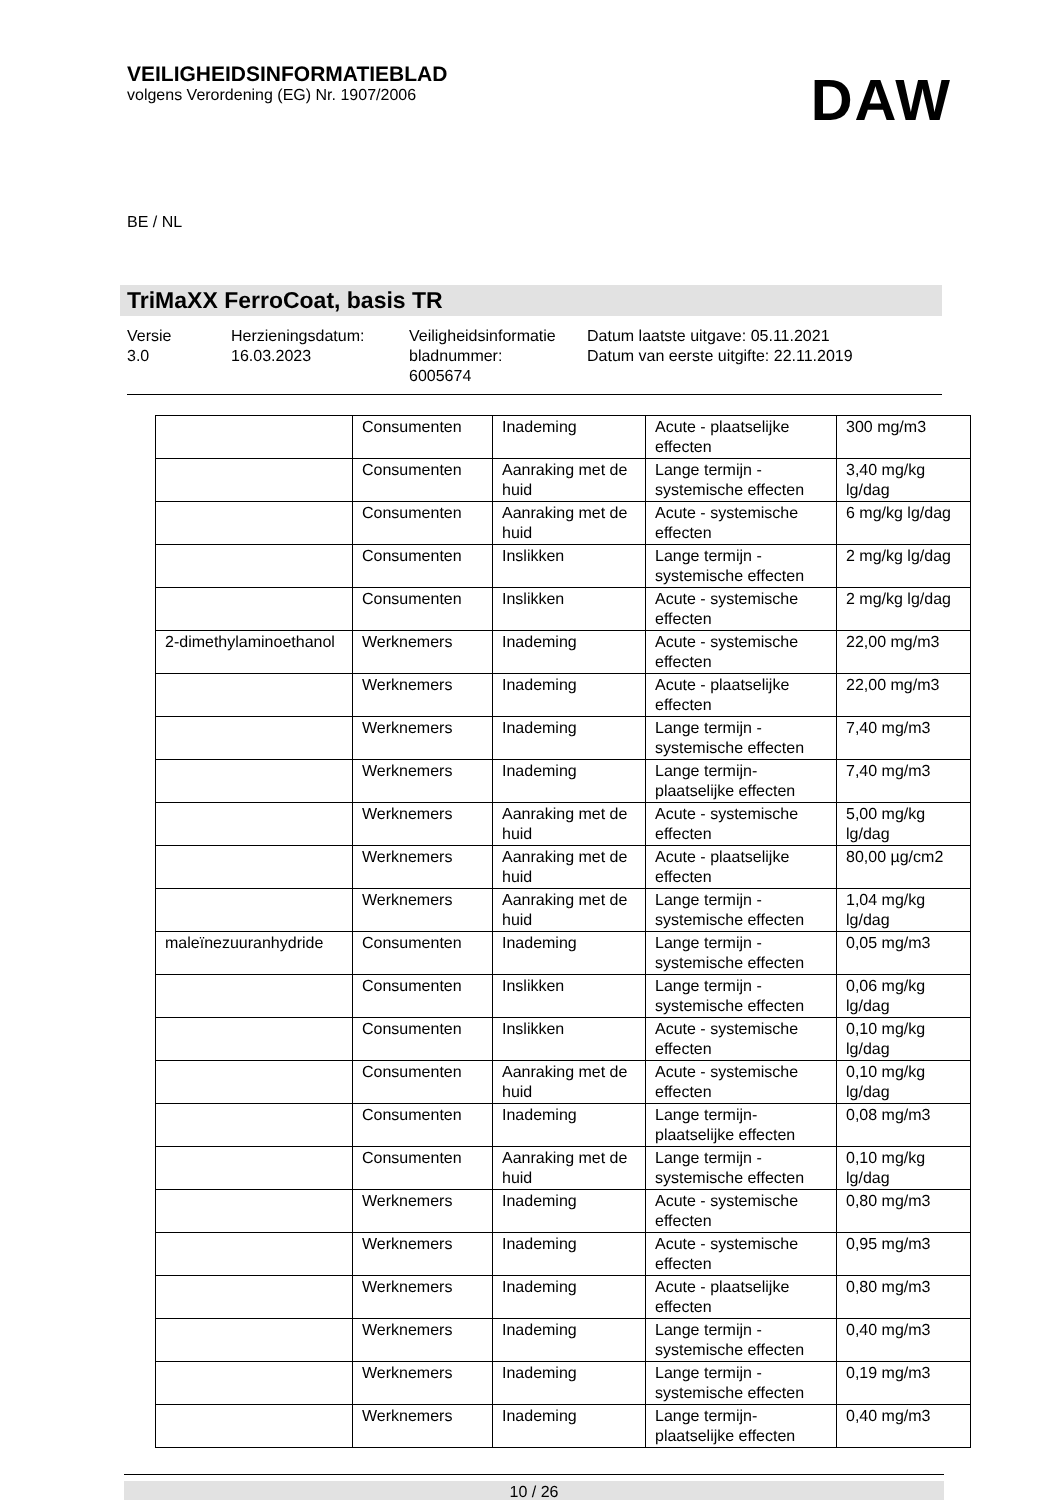VEILIGHEIDSINFORMATIEBLAD
volgens Verordening (EG) Nr. 1907/2006
DAW
BE / NL
TriMaXX FerroCoat, basis TR
Versie
3.0
Herzieningsdatum:
16.03.2023
Veiligheidsinformatie
bladnummer:
6005674
Datum laatste uitgave: 05.11.2021
Datum van eerste uitgifte: 22.11.2019
| | Consumenten | Inademing | Acute - plaatselijke effecten | 300 mg/m3 |
| | Consumenten | Aanraking met de huid | Lange termijn - systemische effecten | 3,40 mg/kg lg/dag |
| | Consumenten | Aanraking met de huid | Acute - systemische effecten | 6 mg/kg lg/dag |
| | Consumenten | Inslikken | Lange termijn - systemische effecten | 2 mg/kg lg/dag |
| | Consumenten | Inslikken | Acute - systemische effecten | 2 mg/kg lg/dag |
| 2-dimethylaminoethanol | Werknemers | Inademing | Acute - systemische effecten | 22,00 mg/m3 |
| | Werknemers | Inademing | Acute - plaatselijke effecten | 22,00 mg/m3 |
| | Werknemers | Inademing | Lange termijn - systemische effecten | 7,40 mg/m3 |
| | Werknemers | Inademing | Lange termijn-plaatselijke effecten | 7,40 mg/m3 |
| | Werknemers | Aanraking met de huid | Acute - systemische effecten | 5,00 mg/kg lg/dag |
| | Werknemers | Aanraking met de huid | Acute - plaatselijke effecten | 80,00 µg/cm2 |
| | Werknemers | Aanraking met de huid | Lange termijn - systemische effecten | 1,04 mg/kg lg/dag |
| maleïnezuuranhydride | Consumenten | Inademing | Lange termijn - systemische effecten | 0,05 mg/m3 |
| | Consumenten | Inslikken | Lange termijn - systemische effecten | 0,06 mg/kg lg/dag |
| | Consumenten | Inslikken | Acute - systemische effecten | 0,10 mg/kg lg/dag |
| | Consumenten | Aanraking met de huid | Acute - systemische effecten | 0,10 mg/kg lg/dag |
| | Consumenten | Inademing | Lange termijn-plaatselijke effecten | 0,08 mg/m3 |
| | Consumenten | Aanraking met de huid | Lange termijn - systemische effecten | 0,10 mg/kg lg/dag |
| | Werknemers | Inademing | Acute - systemische effecten | 0,80 mg/m3 |
| | Werknemers | Inademing | Acute - systemische effecten | 0,95 mg/m3 |
| | Werknemers | Inademing | Acute - plaatselijke effecten | 0,80 mg/m3 |
| | Werknemers | Inademing | Lange termijn - systemische effecten | 0,40 mg/m3 |
| | Werknemers | Inademing | Lange termijn - systemische effecten | 0,19 mg/m3 |
| | Werknemers | Inademing | Lange termijn-plaatselijke effecten | 0,40 mg/m3 |
10 / 26